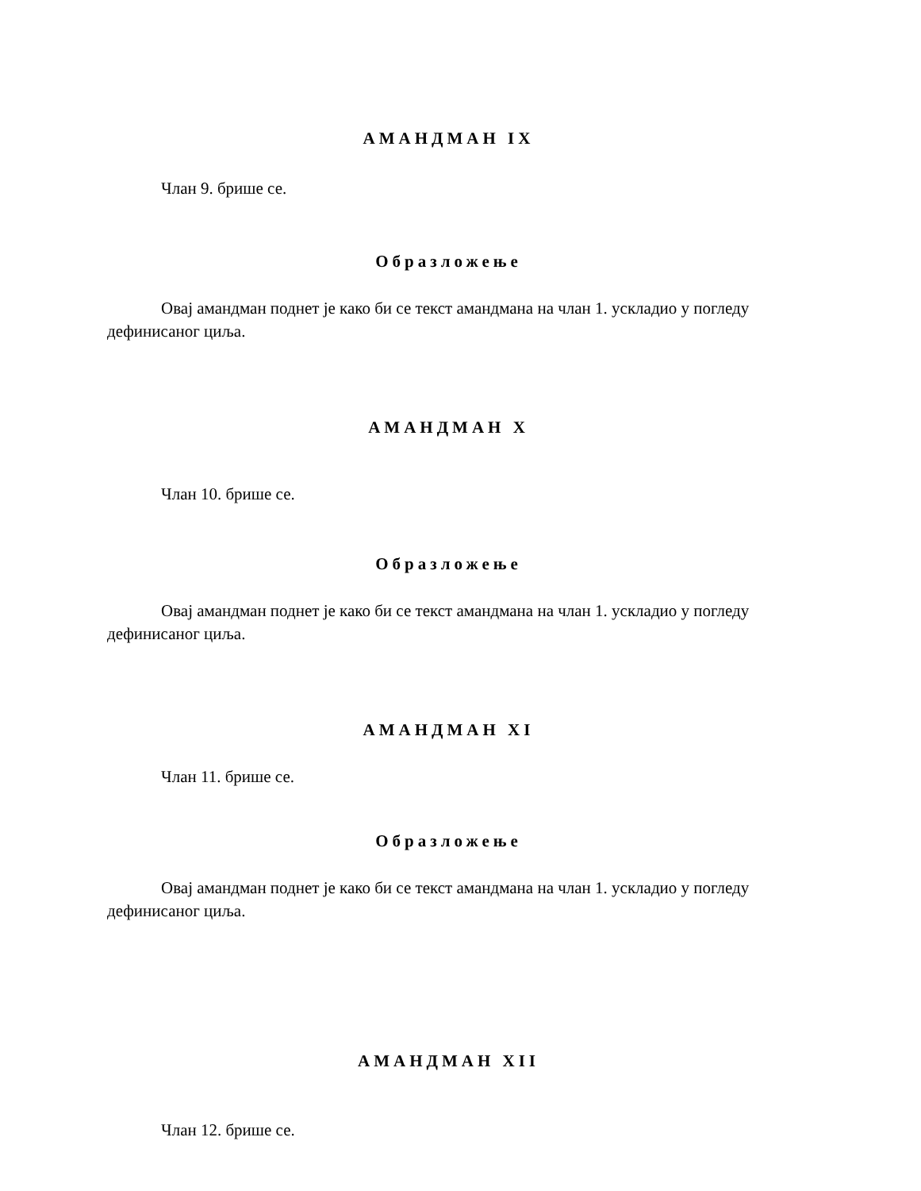АМАНДМАН IX
Члан 9. брише се.
Образложење
Овај амандман поднет је како би се текст амандмана на члан 1. ускладио у погледу дефинисаног циља.
АМАНДМАН X
Члан 10. брише се.
Образложење
Овај амандман поднет је како би се текст амандмана на члан 1. ускладио у погледу дефинисаног циља.
АМАНДМАН XI
Члан 11. брише се.
Образложење
Овај амандман поднет је како би се текст амандмана на члан 1. ускладио у погледу дефинисаног циља.
АМАНДМАН XII
Члан 12. брише се.